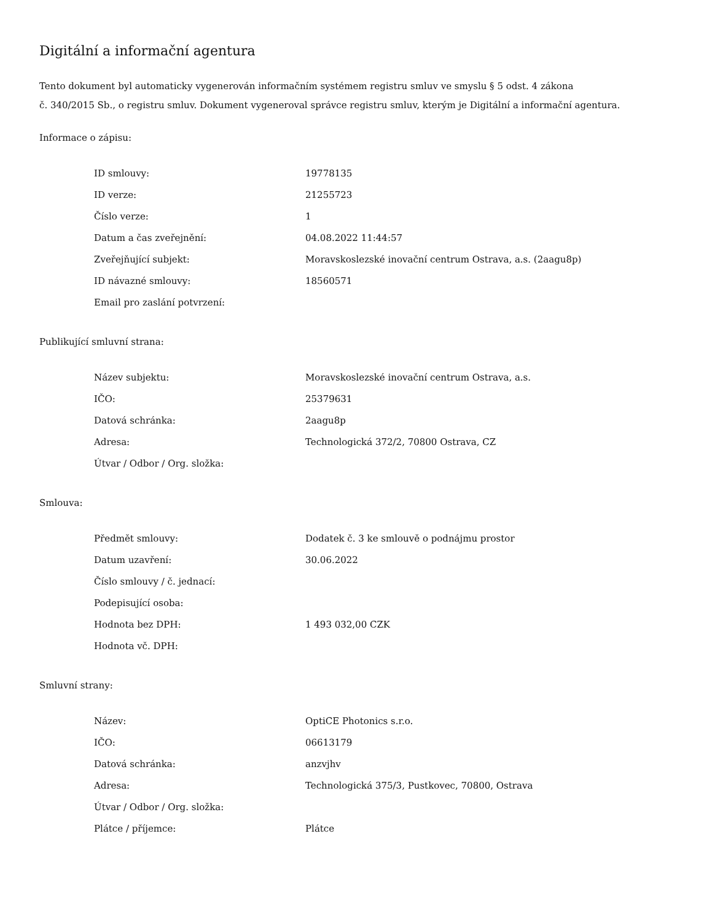Digitální a informační agentura
Tento dokument byl automaticky vygenerován informačním systémem registru smluv ve smyslu § 5 odst. 4 zákona
č. 340/2015 Sb., o registru smluv. Dokument vygeneroval správce registru smluv, kterým je Digitální a informační agentura.
Informace o zápisu:
| ID smlouvy: | 19778135 |
| ID verze: | 21255723 |
| Číslo verze: | 1 |
| Datum a čas zveřejnění: | 04.08.2022 11:44:57 |
| Zveřejňující subjekt: | Moravskoslezské inovační centrum Ostrava, a.s. (2aagu8p) |
| ID návazné smlouvy: | 18560571 |
| Email pro zaslání potvrzení: | |
Publikující smluvní strana:
| Název subjektu: | Moravskoslezské inovační centrum Ostrava, a.s. |
| IČO: | 25379631 |
| Datová schránka: | 2aagu8p |
| Adresa: | Technologická 372/2, 70800 Ostrava, CZ |
| Útvar / Odbor / Org. složka: | |
Smlouva:
| Předmět smlouvy: | Dodatek č. 3 ke smlouvě o podnájmu prostor |
| Datum uzavření: | 30.06.2022 |
| Číslo smlouvy / č. jednací: | |
| Podepisující osoba: | |
| Hodnota bez DPH: | 1 493 032,00 CZK |
| Hodnota vč. DPH: | |
Smluvní strany:
| Název: | OptiCE Photonics s.r.o. |
| IČO: | 06613179 |
| Datová schránka: | anzvjhv |
| Adresa: | Technologická 375/3, Pustkovec, 70800, Ostrava |
| Útvar / Odbor / Org. složka: | |
| Plátce / příjemce: | Plátce |